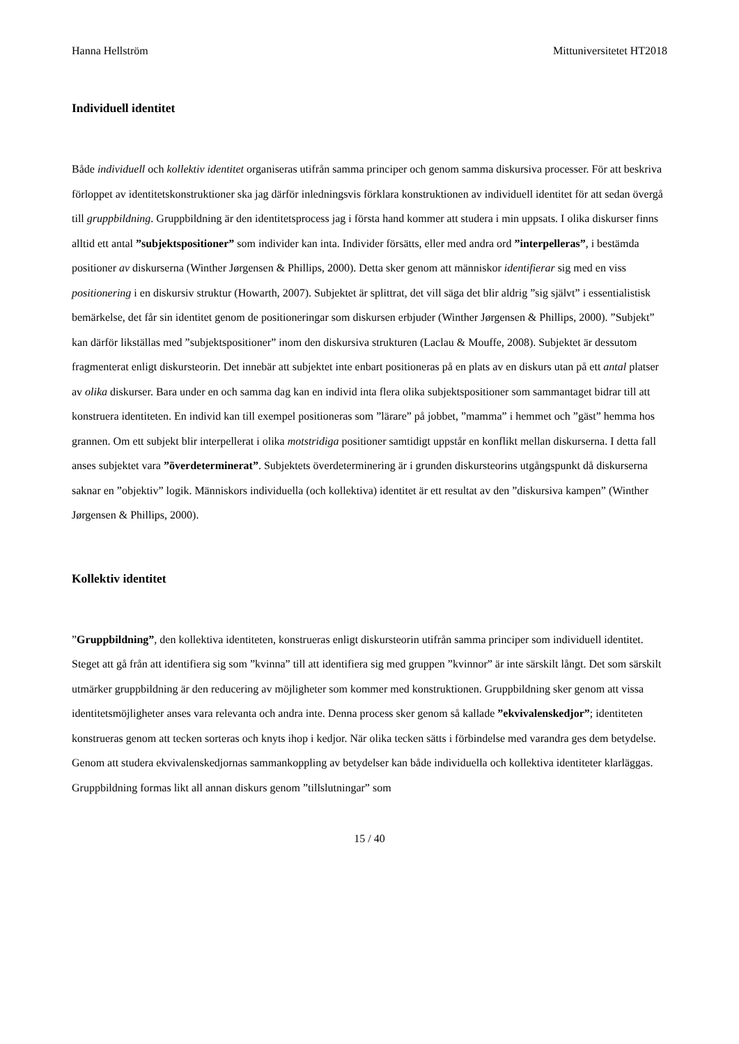Hanna Hellström Mittuniversitetet HT2018
Individuell identitet
Både individuell och kollektiv identitet organiseras utifrån samma principer och genom samma diskursiva processer. För att beskriva förloppet av identitetskonstruktioner ska jag därför inledningsvis förklara konstruktionen av individuell identitet för att sedan övergå till gruppbildning. Gruppbildning är den identitetsprocess jag i första hand kommer att studera i min uppsats. I olika diskurser finns alltid ett antal ”subjektspositioner” som individer kan inta. Individer försätts, eller med andra ord ”interpelleras”, i bestämda positioner av diskurserna (Winther Jørgensen & Phillips, 2000). Detta sker genom att människor identifierar sig med en viss positionering i en diskursiv struktur (Howarth, 2007). Subjektet är splittrat, det vill säga det blir aldrig ”sig självt” i essentialistisk bemärkelse, det får sin identitet genom de positioneringar som diskursen erbjuder (Winther Jørgensen & Phillips, 2000). ”Subjekt” kan därför likställas med ”subjektspositioner” inom den diskursiva strukturen (Laclau & Mouffe, 2008). Subjektet är dessutom fragmenterat enligt diskursteorin. Det innebär att subjektet inte enbart positioneras på en plats av en diskurs utan på ett antal platser av olika diskurser. Bara under en och samma dag kan en individ inta flera olika subjektspositioner som sammantaget bidrar till att konstruera identiteten. En individ kan till exempel positioneras som ”lärare” på jobbet, ”mamma” i hemmet och ”gäst” hemma hos grannen. Om ett subjekt blir interpellerat i olika motstridiga positioner samtidigt uppstår en konflikt mellan diskurserna. I detta fall anses subjektet vara ”överdeterminerat”. Subjektets överdeterminering är i grunden diskursteorins utgångspunkt då diskurserna saknar en ”objektiv” logik. Människors individuella (och kollektiva) identitet är ett resultat av den ”diskursiva kampen” (Winther Jørgensen & Phillips, 2000).
Kollektiv identitet
”Gruppbildning”, den kollektiva identiteten, konstrueras enligt diskursteorin utifrån samma principer som individuell identitet. Steget att gå från att identifiera sig som ”kvinna” till att identifiera sig med gruppen ”kvinnor” är inte särskilt långt. Det som särskilt utmärker gruppbildning är den reducering av möjligheter som kommer med konstruktionen. Gruppbildning sker genom att vissa identitetsmöjligheter anses vara relevanta och andra inte. Denna process sker genom så kallade ”ekvivalenskedjor”; identiteten konstrueras genom att tecken sorteras och knyts ihop i kedjor. När olika tecken sätts i förbindelse med varandra ges dem betydelse. Genom att studera ekvivalenskedjornas sammankoppling av betydelser kan både individuella och kollektiva identiteter klarläggas. Gruppbildning formas likt all annan diskurs genom ”tillslutningar” som
15 / 40